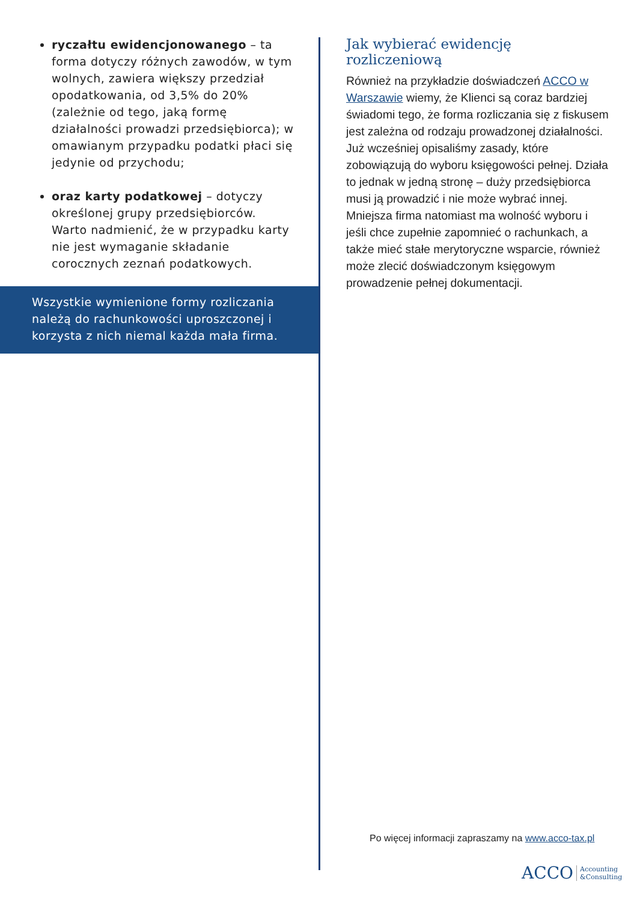ryczałtu ewidencjonowanego – ta forma dotyczy różnych zawodów, w tym wolnych, zawiera większy przedział opodatkowania, od 3,5% do 20% (zależnie od tego, jaką formę działalności prowadzi przedsiębiorca); w omawianym przypadku podatki płaci się jedynie od przychodu;
oraz karty podatkowej – dotyczy określonej grupy przedsiębiorców. Warto nadmienić, że w przypadku karty nie jest wymaganie składanie corocznych zeznań podatkowych.
Wszystkie wymienione formy rozliczania należą do rachunkowości uproszczonej i korzysta z nich niemal każda mała firma.
Jak wybierać ewidencję rozliczeniową
Również na przykładzie doświadczeń ACCO w Warszawie wiemy, że Klienci są coraz bardziej świadomi tego, że forma rozliczania się z fiskusem jest zależna od rodzaju prowadzonej działalności. Już wcześniej opisaliśmy zasady, które zobowiązują do wyboru księgowości pełnej. Działa to jednak w jedną stronę – duży przedsiębiorca musi ją prowadzić i nie może wybrać innej. Mniejsza firma natomiast ma wolność wyboru i jeśli chce zupełnie zapomnieć o rachunkach, a także mieć stałe merytoryczne wsparcie, również może zlecić doświadczonym księgowym prowadzenie pełnej dokumentacji.
Po więcej informacji zapraszamy na www.acco-tax.pl
ACCO Accounting
&Consulting